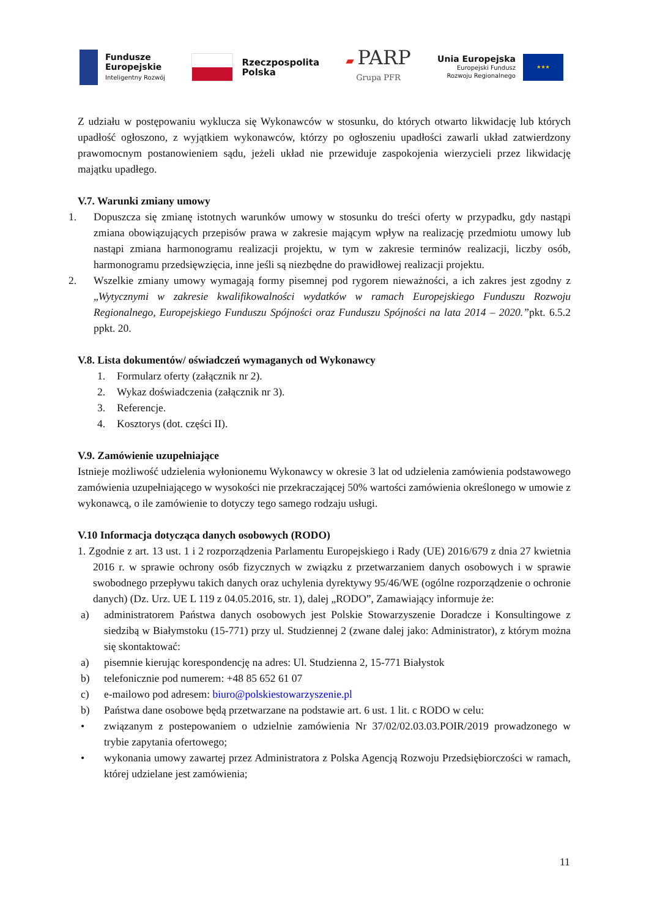Fundusze
Europejskie
Inteligentny Rozwój
Rzeczpospolita
Polska
▰ PARP
Grupa PFR
Unia Europejska
Europejski Fundusz
Rozwoju Regionalnego
★★★
Z udziału w postępowaniu wyklucza się Wykonawców w stosunku, do których otwarto likwidację lub których upadłość ogłoszono, z wyjątkiem wykonawców, którzy po ogłoszeniu upadłości zawarli układ zatwierdzony prawomocnym postanowieniem sądu, jeżeli układ nie przewiduje zaspokojenia wierzycieli przez likwidację majątku upadłego.
V.7. Warunki zmiany umowy
1. Dopuszcza się zmianę istotnych warunków umowy w stosunku do treści oferty w przypadku, gdy nastąpi zmiana obowiązujących przepisów prawa w zakresie mającym wpływ na realizację przedmiotu umowy lub nastąpi zmiana harmonogramu realizacji projektu, w tym w zakresie terminów realizacji, liczby osób, harmonogramu przedsięwzięcia, inne jeśli są niezbędne do prawidłowej realizacji projektu.
2. Wszelkie zmiany umowy wymagają formy pisemnej pod rygorem nieważności, a ich zakres jest zgodny z „Wytycznymi w zakresie kwalifikowalności wydatków w ramach Europejskiego Funduszu Rozwoju Regionalnego, Europejskiego Funduszu Spójności oraz Funduszu Spójności na lata 2014 – 2020.”pkt. 6.5.2 ppkt. 20.
V.8. Lista dokumentów/ oświadczeń wymaganych od Wykonawcy
1. Formularz oferty (załącznik nr 2).
2. Wykaz doświadczenia (załącznik nr 3).
3. Referencje.
4. Kosztorys (dot. części II).
V.9. Zamówienie uzupełniające
Istnieje możliwość udzielenia wyłonionemu Wykonawcy w okresie 3 lat od udzielenia zamówienia podstawowego zamówienia uzupełniającego w wysokości nie przekraczającej 50% wartości zamówienia określonego w umowie z wykonawcą, o ile zamówienie to dotyczy tego samego rodzaju usługi.
V.10 Informacja dotycząca danych osobowych (RODO)
1. Zgodnie z art. 13 ust. 1 i 2 rozporządzenia Parlamentu Europejskiego i Rady (UE) 2016/679 z dnia 27 kwietnia 2016 r. w sprawie ochrony osób fizycznych w związku z przetwarzaniem danych osobowych i w sprawie swobodnego przepływu takich danych oraz uchylenia dyrektywy 95/46/WE (ogólne rozporządzenie o ochronie danych) (Dz. Urz. UE L 119 z 04.05.2016, str. 1), dalej „RODO”, Zamawiający informuje że:
a) administratorem Państwa danych osobowych jest Polskie Stowarzyszenie Doradcze i Konsultingowe z siedzibą w Białymstoku (15-771) przy ul. Studziennej 2 (zwane dalej jako: Administrator), z którym można się skontaktować:
a) pisemnie kierując korespondencję na adres: Ul. Studzienna 2, 15-771 Białystok
b) telefonicznie pod numerem: +48 85 652 61 07
c) e-mailowo pod adresem: biuro@polskiestowarzyszenie.pl
b) Państwa dane osobowe będą przetwarzane na podstawie art. 6 ust. 1 lit. c RODO w celu:
• związanym z postepowaniem o udzielnie zamówienia Nr 37/02/02.03.03.POIR/2019 prowadzonego w trybie zapytania ofertowego;
• wykonania umowy zawartej przez Administratora z Polska Agencją Rozwoju Przedsiębiorczości w ramach, której udzielane jest zamówienia;
11